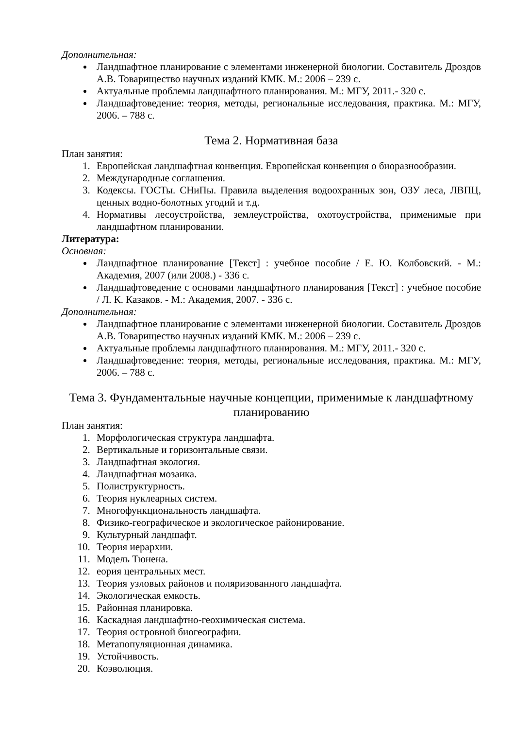Дополнительная:
Ландшафтное планирование с элементами инженерной биологии. Составитель Дроздов А.В. Товарищество научных изданий КМК. М.: 2006 – 239 с.
Актуальные проблемы ландшафтного планирования. М.: МГУ, 2011.- 320 с.
Ландшафтоведение: теория, методы, региональные исследования, практика. М.: МГУ, 2006. – 788 с.
Тема 2. Нормативная база
План занятия:
1. Европейская ландшафтная конвенция. Европейская конвенция о биоразнообразии.
2. Международные соглашения.
3. Кодексы. ГОСТы. СНиПы. Правила выделения водоохранных зон, ОЗУ леса, ЛВПЦ, ценных водно-болотных угодий и т.д.
4. Нормативы лесоустройства, землеустройства, охотоустройства, применимые при ландшафтном планировании.
Литература:
Основная:
Ландшафтное планирование [Текст] : учебное пособие / Е. Ю. Колбовский. - М.: Академия, 2007 (или 2008.) - 336 с.
Ландшафтоведение с основами ландшафтного планирования [Текст] : учебное пособие / Л. К. Казаков. - М.: Академия, 2007. - 336 с.
Дополнительная:
Ландшафтное планирование с элементами инженерной биологии. Составитель Дроздов А.В. Товарищество научных изданий КМК. М.: 2006 – 239 с.
Актуальные проблемы ландшафтного планирования. М.: МГУ, 2011.- 320 с.
Ландшафтоведение: теория, методы, региональные исследования, практика. М.: МГУ, 2006. – 788 с.
Тема 3. Фундаментальные научные концепции, применимые к ландшафтному планированию
План занятия:
1. Морфологическая структура ландшафта.
2. Вертикальные и горизонтальные связи.
3. Ландшафтная экология.
4. Ландшафтная мозаика.
5. Полиструктурность.
6. Теория нуклеарных систем.
7. Многофункциональность ландшафта.
8. Физико-географическое и экологическое районирование.
9. Культурный ландшафт.
10. Теория иерархии.
11. Модель Тюнена.
12. еория центральных мест.
13. Теория узловых районов и поляризованного ландшафта.
14. Экологическая емкость.
15. Районная планировка.
16. Каскадная ландшафтно-геохимическая система.
17. Теория островной биогеографии.
18. Метапопуляционная динамика.
19. Устойчивость.
20. Коэволюция.